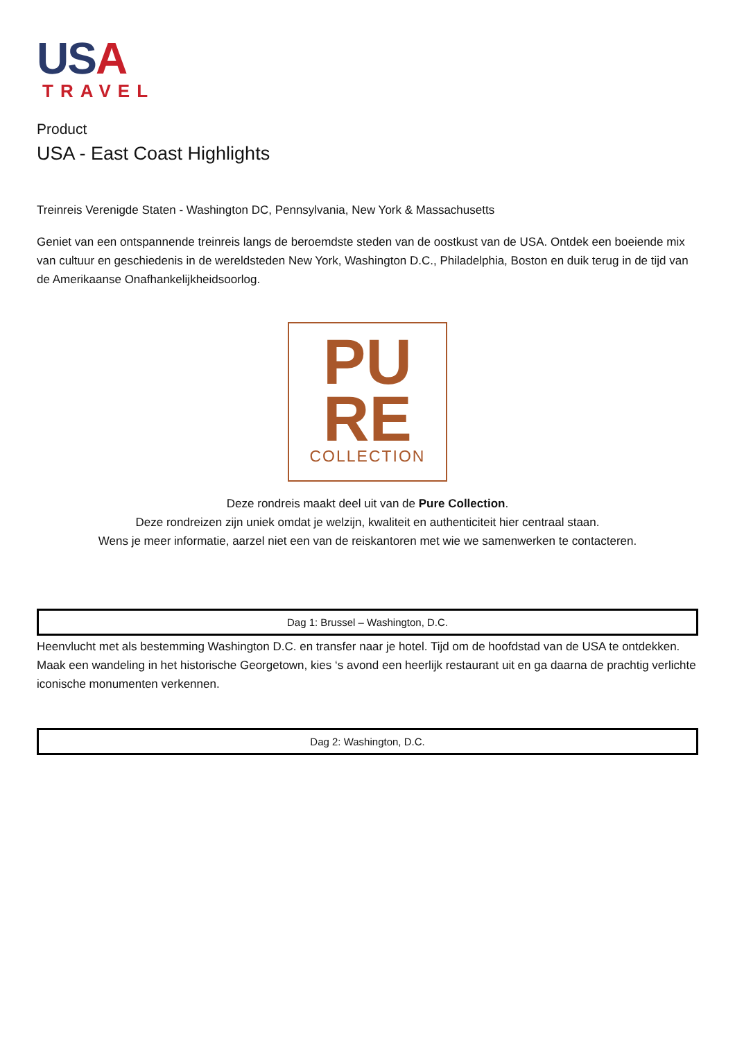USA
TRAVEL
Product
USA - East Coast Highlights
Treinreis Verenigde Staten - Washington DC, Pennsylvania, New York & Massachusetts
Geniet van een ontspannende treinreis langs de beroemdste steden van de oostkust van de USA. Ontdek een boeiende mix van cultuur en geschiedenis in de wereldsteden New York, Washington D.C., Philadelphia, Boston en duik terug in de tijd van de Amerikaanse Onafhankelijkheidsoorlog.
PU
RE
COLLECTION
Deze rondreis maakt deel uit van de Pure Collection.
Deze rondreizen zijn uniek omdat je welzijn, kwaliteit en authenticiteit hier centraal staan.
Wens je meer informatie, aarzel niet een van de reiskantoren met wie we samenwerken te contacteren.
Dag 1: Brussel – Washington, D.C.
Heenvlucht met als bestemming Washington D.C. en transfer naar je hotel. Tijd om de hoofdstad van de USA te ontdekken. Maak een wandeling in het historische Georgetown, kies ‘s avond een heerlijk restaurant uit en ga daarna de prachtig verlichte iconische monumenten verkennen.
Dag 2: Washington, D.C.